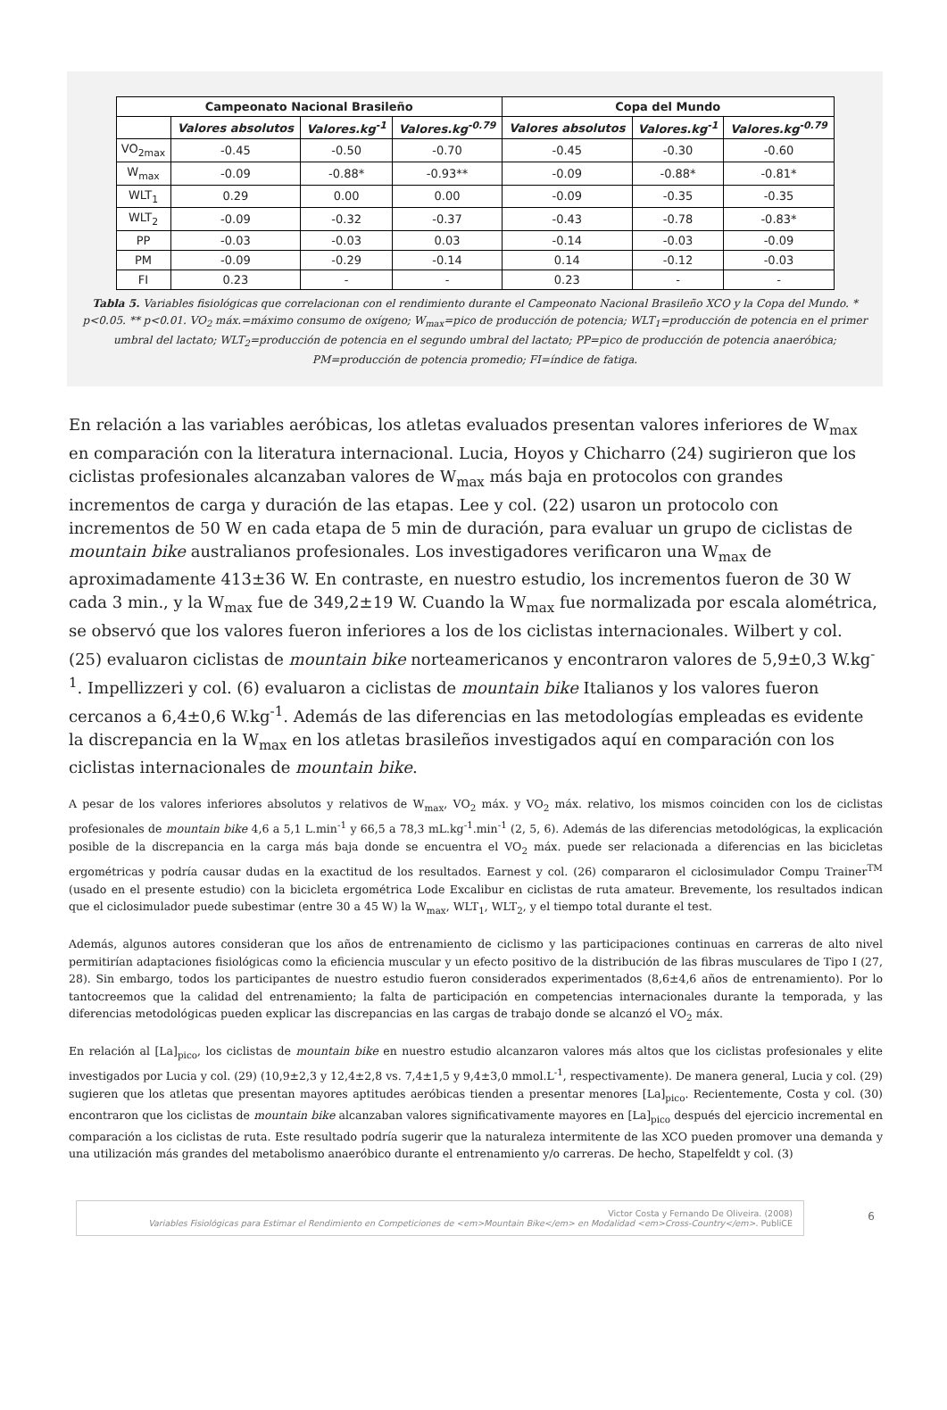| Campeonato Nacional Brasileño | | | | Copa del Mundo | | |
| --- | --- | --- | --- | --- | --- | --- |
| | Valores absolutos | Valores.kg<sup>-1</sup> | Valores.kg<sup>-0.79</sup> | Valores absolutos | Valores.kg<sup>-1</sup> | Valores.kg<sup>-0.79</sup> |
| VO<sub>2max</sub> | -0.45 | -0.50 | -0.70 | -0.45 | -0.30 | -0.60 |
| W<sub>max</sub> | -0.09 | -0.88* | -0.93** | -0.09 | -0.88* | -0.81* |
| WLT<sub>1</sub> | 0.29 | 0.00 | 0.00 | -0.09 | -0.35 | -0.35 |
| WLT<sub>2</sub> | -0.09 | -0.32 | -0.37 | -0.43 | -0.78 | -0.83* |
| PP | -0.03 | -0.03 | 0.03 | -0.14 | -0.03 | -0.09 |
| PM | -0.09 | -0.29 | -0.14 | 0.14 | -0.12 | -0.03 |
| FI | 0.23 | - | - | 0.23 | - | - |
Tabla 5. Variables fisiológicas que correlacionan con el rendimiento durante el Campeonato Nacional Brasileño XCO y la Copa del Mundo. * p<0.05. ** p<0.01. VO<sub>2</sub> máx.=máximo consumo de oxígeno; W<sub>max</sub>=pico de producción de potencia; WLT<sub>1</sub>=producción de potencia en el primer umbral del lactato; WLT<sub>2</sub>=producción de potencia en el segundo umbral del lactato; PP=pico de producción de potencia anaeróbica; PM=producción de potencia promedio; FI=índice de fatiga.
En relación a las variables aeróbicas, los atletas evaluados presentan valores inferiores de W<sub>max</sub> en comparación con la literatura internacional. Lucia, Hoyos y Chicharro (24) sugirieron que los ciclistas profesionales alcanzaban valores de W<sub>max</sub> más baja en protocolos con grandes incrementos de carga y duración de las etapas. Lee y col. (22) usaron un protocolo con incrementos de 50 W en cada etapa de 5 min de duración, para evaluar un grupo de ciclistas de mountain bike australianos profesionales. Los investigadores verificaron una W<sub>max</sub> de aproximadamente 413±36 W. En contraste, en nuestro estudio, los incrementos fueron de 30 W cada 3 min., y la W<sub>max</sub> fue de 349,2±19 W. Cuando la W<sub>max</sub> fue normalizada por escala alométrica, se observó que los valores fueron inferiores a los de los ciclistas internacionales. Wilbert y col. (25) evaluaron ciclistas de mountain bike norteamericanos y encontraron valores de 5,9±0,3 W.kg<sup>-1</sup>. Impellizzeri y col. (6) evaluaron a ciclistas de mountain bike Italianos y los valores fueron cercanos a 6,4±0,6 W.kg<sup>-1</sup>. Además de las diferencias en las metodologías empleadas es evidente la discrepancia en la W<sub>max</sub> en los atletas brasileños investigados aquí en comparación con los ciclistas internacionales de mountain bike.
A pesar de los valores inferiores absolutos y relativos de W<sub>max</sub>, VO<sub>2</sub> máx. y VO<sub>2</sub> máx. relativo, los mismos coinciden con los de ciclistas profesionales de mountain bike 4,6 a 5,1 L.min<sup>-1</sup> y 66,5 a 78,3 mL.kg<sup>-1</sup>.min<sup>-1</sup> (2, 5, 6). Además de las diferencias metodológicas, la explicación posible de la discrepancia en la carga más baja donde se encuentra el VO<sub>2</sub> máx. puede ser relacionada a diferencias en las bicicletas ergométricas y podría causar dudas en la exactitud de los resultados. Earnest y col. (26) compararon el ciclosimulador Compu Trainer<sup>TM</sup> (usado en el presente estudio) con la bicicleta ergométrica Lode Excalibur en ciclistas de ruta amateur. Brevemente, los resultados indican que el ciclosimulador puede subestimar (entre 30 a 45 W) la W<sub>max</sub>, WLT<sub>1</sub>, WLT<sub>2</sub>, y el tiempo total durante el test.
Además, algunos autores consideran que los años de entrenamiento de ciclismo y las participaciones continuas en carreras de alto nivel permitirían adaptaciones fisiológicas como la eficiencia muscular y un efecto positivo de la distribución de las fibras musculares de Tipo I (27, 28). Sin embargo, todos los participantes de nuestro estudio fueron considerados experimentados (8,6±4,6 años de entrenamiento). Por lo tantocreemos que la calidad del entrenamiento; la falta de participación en competencias internacionales durante la temporada, y las diferencias metodológicas pueden explicar las discrepancias en las cargas de trabajo donde se alcanzó el VO<sub>2</sub> máx.
En relación al [La]<sub>pico</sub>, los ciclistas de mountain bike en nuestro estudio alcanzaron valores más altos que los ciclistas profesionales y elite investigados por Lucia y col. (29) (10,9±2,3 y 12,4±2,8 vs. 7,4±1,5 y 9,4±3,0 mmol.L<sup>-1</sup>, respectivamente). De manera general, Lucia y col. (29) sugieren que los atletas que presentan mayores aptitudes aeróbicas tienden a presentar menores [La]<sub>pico</sub>. Recientemente, Costa y col. (30) encontraron que los ciclistas de mountain bike alcanzaban valores significativamente mayores en [La]<sub>pico</sub> después del ejercicio incremental en comparación a los ciclistas de ruta. Este resultado podría sugerir que la naturaleza intermitente de las XCO pueden promover una demanda y una utilización más grandes del metabolismo anaeróbico durante el entrenamiento y/o carreras. De hecho, Stapelfeldt y col. (3)
Victor Costa y Fernando De Oliveira. (2008)
Variables Fisiológicas para Estimar el Rendimiento en Competiciones de <em>Mountain Bike</em> en Modalidad <em>Cross-Country</em>. PubliCE
6